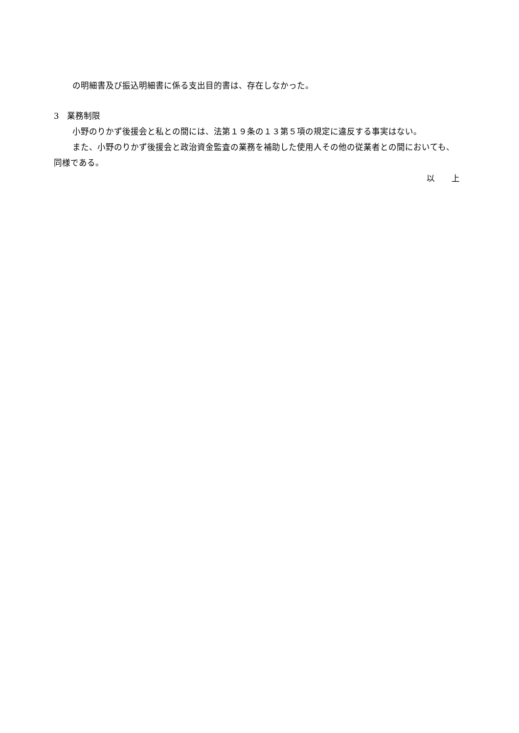の明細書及び振込明細書に係る支出目的書は、存在しなかった。
3　業務制限
小野のりかず後援会と私との間には、法第１９条の１３第５項の規定に違反する事実はない。
また、小野のりかず後援会と政治資金監査の業務を補助した使用人その他の従業者との間においても、同様である。
以　　上